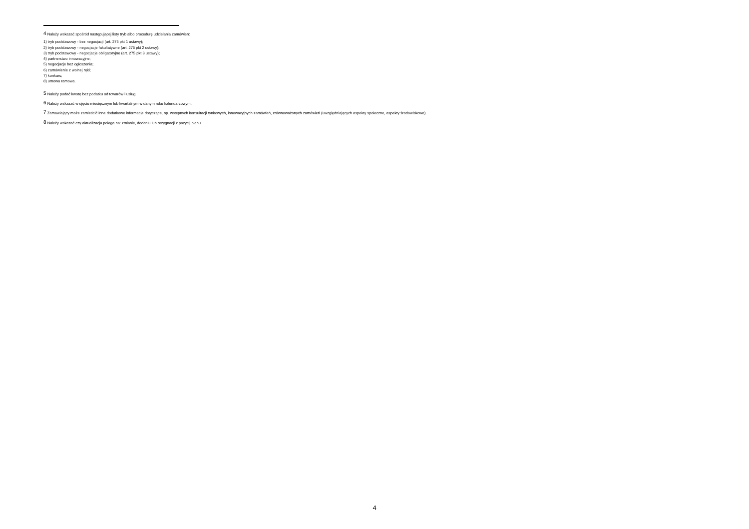<sup>4</sup> Należy wskazać spośród następującej listy tryb albo procedurę udzielania zamówień:
1) tryb podstawowy - bez negocjacji (art. 275 pkt 1 ustawy);
2) tryb podstawowy - negocjacje fakultatywne (art. 275 pkt 2 ustawy);
3) tryb podstawowy - negocjacje obligatoryjne (art. 275 pkt 3 ustawy);
4) partnerstwo innowacyjne;
5) negocjacje bez ogłoszenia;
6) zamówienie z wolnej ręki;
7) konkurs;
8) umowa ramowa.
<sup>5</sup> Należy podać kwotę bez podatku od towarów i usług.
<sup>6</sup> Należy wskazać w ujęciu miesięcznym lub kwartalnym w danym roku kalendarzowym.
<sup>7</sup> Zamawiający może zamieścić inne dodatkowe informacje dotyczące, np. wstępnych konsultacji rynkowych, innowacyjnych zamówień, zrównoważonych zamówień (uwzględniających aspekty społeczne, aspekty środowiskowe).
<sup>8</sup> Należy wskazać czy aktualizacja polega na: zmianie, dodaniu lub rezygnacji z pozycji planu.
4